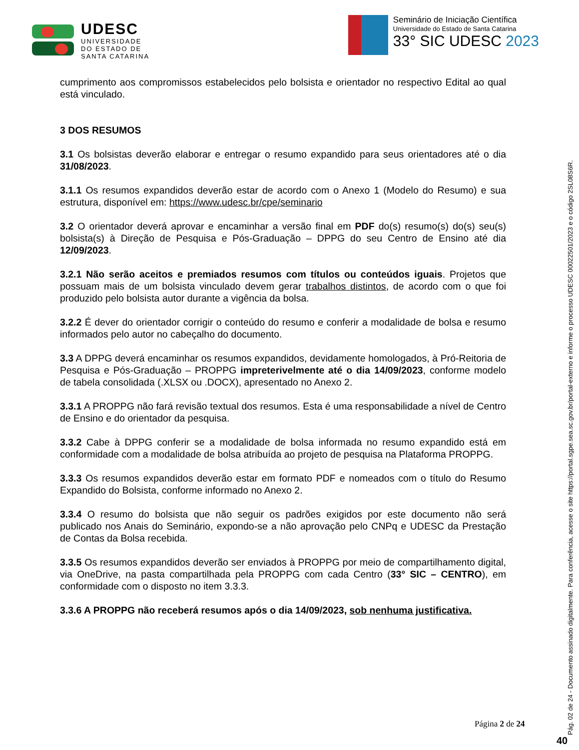UDESC
UNIVERSIDADE
DO ESTADO DE
SANTA CATARINA
Seminário de Iniciação Científica
Universidade do Estado de Santa Catarina
33° SIC UDESC 2023
cumprimento aos compromissos estabelecidos pelo bolsista e orientador no respectivo Edital ao qual está vinculado.
3 DOS RESUMOS
3.1 Os bolsistas deverão elaborar e entregar o resumo expandido para seus orientadores até o dia 31/08/2023.
3.1.1 Os resumos expandidos deverão estar de acordo com o Anexo 1 (Modelo do Resumo) e sua estrutura, disponível em: https://www.udesc.br/cpe/seminario
3.2 O orientador deverá aprovar e encaminhar a versão final em PDF do(s) resumo(s) do(s) seu(s) bolsista(s) à Direção de Pesquisa e Pós-Graduação – DPPG do seu Centro de Ensino até dia 12/09/2023.
3.2.1 Não serão aceitos e premiados resumos com títulos ou conteúdos iguais. Projetos que possuam mais de um bolsista vinculado devem gerar trabalhos distintos, de acordo com o que foi produzido pelo bolsista autor durante a vigência da bolsa.
3.2.2 É dever do orientador corrigir o conteúdo do resumo e conferir a modalidade de bolsa e resumo informados pelo autor no cabeçalho do documento.
3.3 A DPPG deverá encaminhar os resumos expandidos, devidamente homologados, à Pró-Reitoria de Pesquisa e Pós-Graduação – PROPPG impreterivelmente até o dia 14/09/2023, conforme modelo de tabela consolidada (.XLSX ou .DOCX), apresentado no Anexo 2.
3.3.1 A PROPPG não fará revisão textual dos resumos. Esta é uma responsabilidade a nível de Centro de Ensino e do orientador da pesquisa.
3.3.2 Cabe à DPPG conferir se a modalidade de bolsa informada no resumo expandido está em conformidade com a modalidade de bolsa atribuída ao projeto de pesquisa na Plataforma PROPPG.
3.3.3 Os resumos expandidos deverão estar em formato PDF e nomeados com o título do Resumo Expandido do Bolsista, conforme informado no Anexo 2.
3.3.4 O resumo do bolsista que não seguir os padrões exigidos por este documento não será publicado nos Anais do Seminário, expondo-se a não aprovação pelo CNPq e UDESC da Prestação de Contas da Bolsa recebida.
3.3.5 Os resumos expandidos deverão ser enviados à PROPPG por meio de compartilhamento digital, via OneDrive, na pasta compartilhada pela PROPPG com cada Centro (33° SIC – CENTRO), em conformidade com o disposto no item 3.3.3.
3.3.6 A PROPPG não receberá resumos após o dia 14/09/2023, sob nenhuma justificativa.
Página 2 de 24
Pág. 02 de 24 - Documento assinado digitalmente. Para conferência, acesse o site https://portal.sgpe.sea.sc.gov.br/portal-externo e informe o processo UDESC 00022501/2023 e o código 2SL08S6R.
40